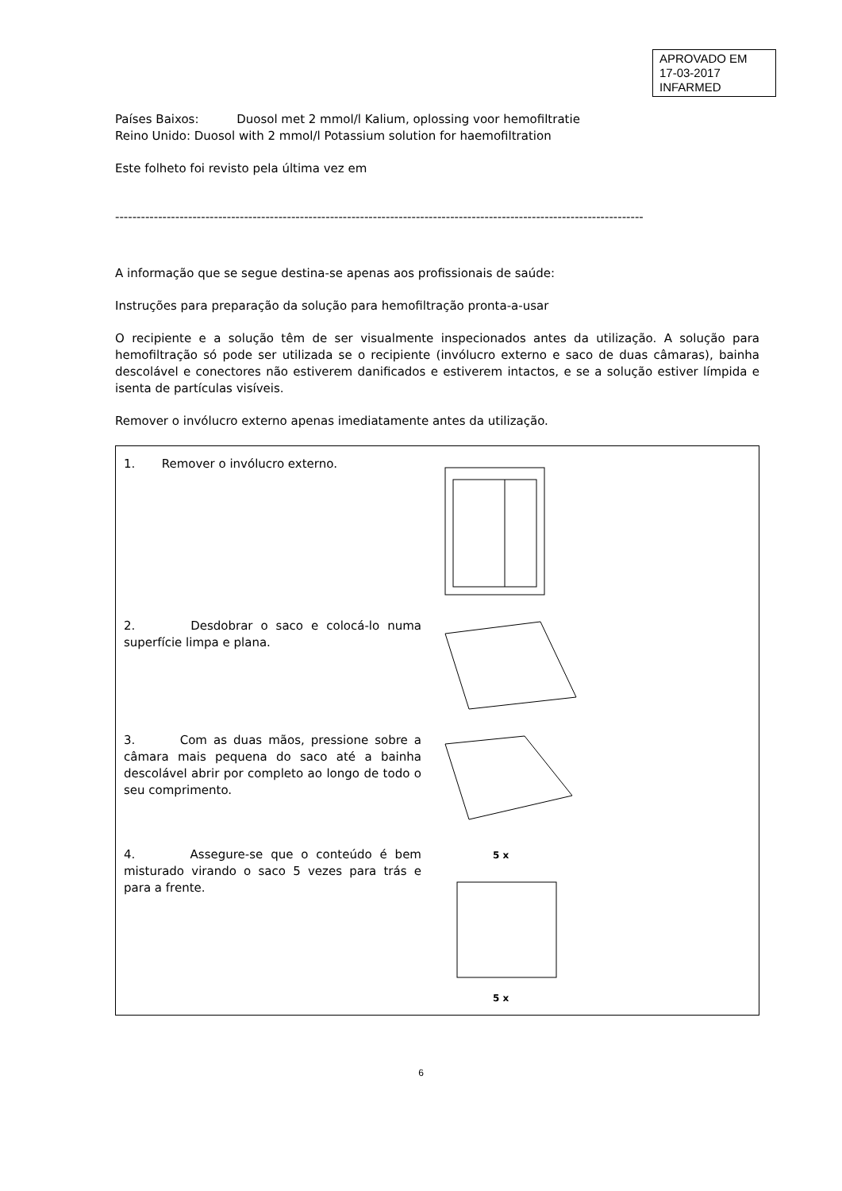APROVADO EM
17-03-2017
INFARMED
Países Baixos: Duosol met 2 mmol/l Kalium, oplossing voor hemofiltratie
Reino Unido: Duosol with 2 mmol/l Potassium solution for haemofiltration
Este folheto foi revisto pela última vez em
---------------------------------------------------------------------------------------------------------------------------
A informação que se segue destina-se apenas aos profissionais de saúde:
Instruções para preparação da solução para hemofiltração pronta-a-usar
O recipiente e a solução têm de ser visualmente inspecionados antes da utilização. A solução para hemofiltração só pode ser utilizada se o recipiente (invólucro externo e saco de duas câmaras), bainha descolável e conectores não estiverem danificados e estiverem intactos, e se a solução estiver límpida e isenta de partículas visíveis.
Remover o invólucro externo apenas imediatamente antes da utilização.
| 1. Remover o invólucro externo. | |
| 2. Desdobrar o saco e colocá-lo numa superfície limpa e plana. | |
| 3. Com as duas mãos, pressione sobre a câmara mais pequena do saco até a bainha descolável abrir por completo ao longo de todo o seu comprimento. | |
| 4. Assegure-se que o conteúdo é bem misturado virando o saco 5 vezes para trás e para a frente. | 5 x 5 x |
6